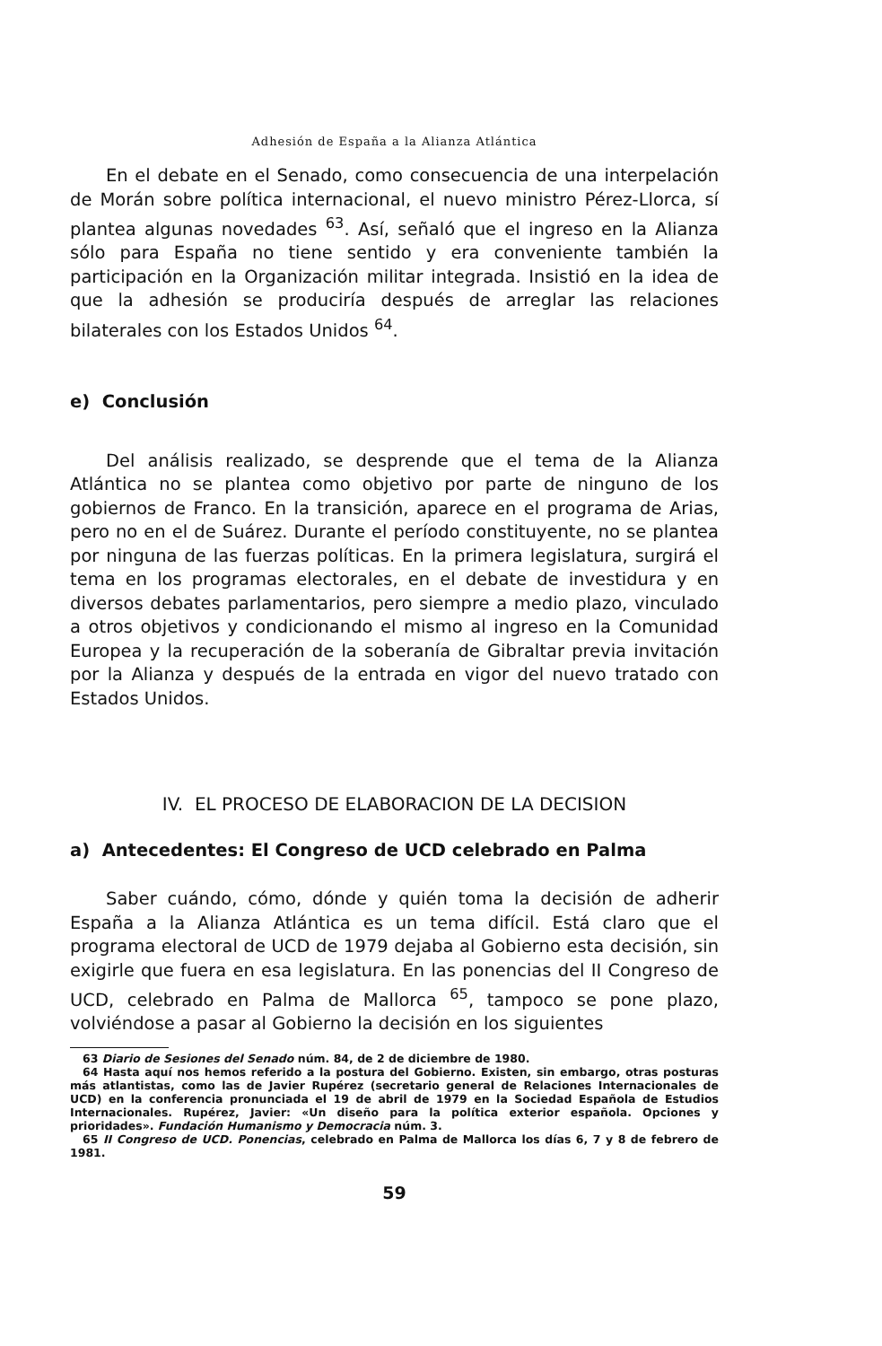Adhesión de España a la Alianza Atlántica
En el debate en el Senado, como consecuencia de una interpelación de Morán sobre política internacional, el nuevo ministro Pérez-Llorca, sí plantea algunas novedades <sup>63</sup>. Así, señaló que el ingreso en la Alianza sólo para España no tiene sentido y era conveniente también la participación en la Organización militar integrada. Insistió en la idea de que la adhesión se produciría después de arreglar las relaciones bilaterales con los Estados Unidos <sup>64</sup>.
e) Conclusión
Del análisis realizado, se desprende que el tema de la Alianza Atlántica no se plantea como objetivo por parte de ninguno de los gobiernos de Franco. En la transición, aparece en el programa de Arias, pero no en el de Suárez. Durante el período constituyente, no se plantea por ninguna de las fuerzas políticas. En la primera legislatura, surgirá el tema en los programas electorales, en el debate de investidura y en diversos debates parlamentarios, pero siempre a medio plazo, vinculado a otros objetivos y condicionando el mismo al ingreso en la Comunidad Europea y la recuperación de la soberanía de Gibraltar previa invitación por la Alianza y después de la entrada en vigor del nuevo tratado con Estados Unidos.
IV. EL PROCESO DE ELABORACION DE LA DECISION
a) Antecedentes: El Congreso de UCD celebrado en Palma
Saber cuándo, cómo, dónde y quién toma la decisión de adherir España a la Alianza Atlántica es un tema difícil. Está claro que el programa electoral de UCD de 1979 dejaba al Gobierno esta decisión, sin exigirle que fuera en esa legislatura. En las ponencias del II Congreso de UCD, celebrado en Palma de Mallorca <sup>65</sup>, tampoco se pone plazo, volviéndose a pasar al Gobierno la decisión en los siguientes
63 Diario de Sesiones del Senado núm. 84, de 2 de diciembre de 1980.
64 Hasta aquí nos hemos referido a la postura del Gobierno. Existen, sin embargo, otras posturas más atlantistas, como las de Javier Rupérez (secretario general de Relaciones Internacionales de UCD) en la conferencia pronunciada el 19 de abril de 1979 en la Sociedad Española de Estudios Internacionales. Rupérez, Javier: «Un diseño para la política exterior española. Opciones y prioridades». Fundación Humanismo y Democracia núm. 3.
65 II Congreso de UCD. Ponencias, celebrado en Palma de Mallorca los días 6, 7 y 8 de febrero de 1981.
59